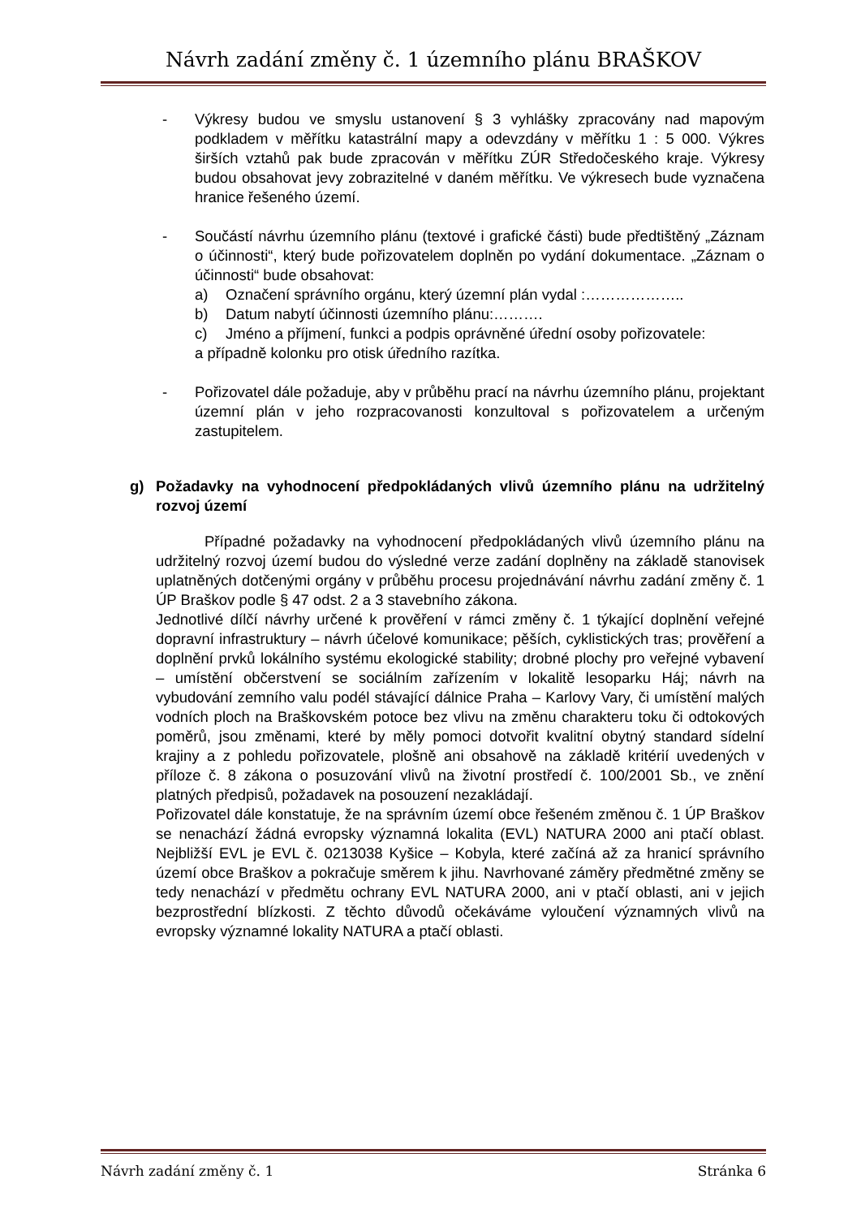Návrh zadání změny č. 1 územního plánu BRAŠKOV
- Výkresy budou ve smyslu ustanovení § 3 vyhlášky zpracovány nad mapovým podkladem v měřítku katastrální mapy a odevzdány v měřítku 1 : 5 000. Výkres širších vztahů pak bude zpracován v měřítku ZÚR Středočeského kraje. Výkresy budou obsahovat jevy zobrazitelné v daném měřítku. Ve výkresech bude vyznačena hranice řešeného území.
- Součástí návrhu územního plánu (textové i grafické části) bude předtištěný „Záznam o účinnosti“, který bude pořizovatelem doplněn po vydání dokumentace. „Záznam o účinnosti“ bude obsahovat:
a) Označení správního orgánu, který územní plán vydal :………………..
b) Datum nabytí účinnosti územního plánu:……….
c) Jméno a příjmení, funkci a podpis oprávněné úřední osoby pořizovatele:
a případně kolonku pro otisk úředního razítka.
- Pořizovatel dále požaduje, aby v průběhu prací na návrhu územního plánu, projektant územní plán v jeho rozpracovanosti konzultoval s pořizovatelem a určeným zastupitelem.
g) Požadavky na vyhodnocení předpokládaných vlivů územního plánu na udržitelný rozvoj území
Případné požadavky na vyhodnocení předpokládaných vlivů územního plánu na udržitelný rozvoj území budou do výsledné verze zadání doplněny na základě stanovisek uplatněných dotčenými orgány v průběhu procesu projednávání návrhu zadání změny č. 1 ÚP Braškov podle § 47 odst. 2 a 3 stavebního zákona.
Jednotlivé dílčí návrhy určené k prověření v rámci změny č. 1 týkající doplnění veřejné dopravní infrastruktury – návrh účelové komunikace; pěších, cyklistických tras; prověření a doplnění prvků lokálního systému ekologické stability; drobné plochy pro veřejné vybavení – umístění občerstvení se sociálním zařízením v lokalitě lesoparku Háj; návrh na vybudování zemního valu podél stávající dálnice Praha – Karlovy Vary, či umístění malých vodních ploch na Braškovském potoce bez vlivu na změnu charakteru toku či odtokových poměrů, jsou změnami, které by měly pomoci dotvořit kvalitní obytný standard sídelní krajiny a z pohledu pořizovatele, plošně ani obsahově na základě kritérií uvedených v příloze č. 8 zákona o posuzování vlivů na životní prostředí č. 100/2001 Sb., ve znění platných předpisů, požadavek na posouzení nezakládají.
Pořizovatel dále konstatuje, že na správním území obce řešeném změnou č. 1 ÚP Braškov se nenachází žádná evropsky významná lokalita (EVL) NATURA 2000 ani ptačí oblast. Nejbližší EVL je EVL č. 0213038 Kyšice – Kobyla, které začíná až za hranicí správního území obce Braškov a pokračuje směrem k jihu. Navrhované záměry předmětné změny se tedy nenachází v předmětu ochrany EVL NATURA 2000, ani v ptačí oblasti, ani v jejich bezprostřední blízkosti. Z těchto důvodů očekáváme vyloučení významných vlivů na evropsky významné lokality NATURA a ptačí oblasti.
Návrh zadání změny č. 1 Stránka 6